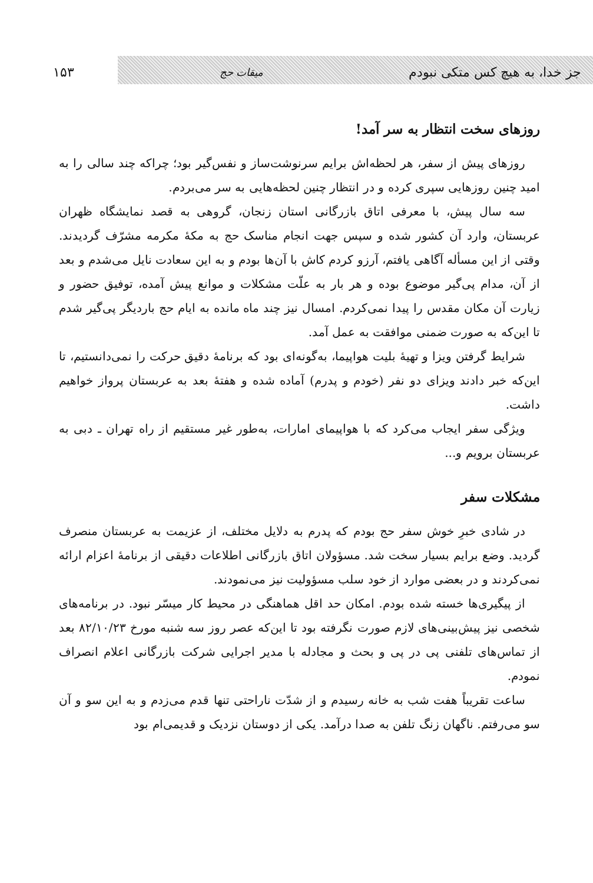جز خدا، به هیچ کس متکی نبودم میقات حج ۱۵۳
روزهای سخت انتظار به سر آمد!
روزهای پیش از سفر، هر لحظه‌اش برایم سرنوشت‌ساز و نفس‌گیر بود؛ چراکه چند سالی را به امید چنین روزهایی سپری کرده و در انتظار چنین لحظه‌هایی به سر می‌بردم.
سه سال پیش، با معرفی اتاق بازرگانی استان زنجان، گروهی به قصد نمایشگاه ظهران عربستان، وارد آن کشور شده و سپس جهت انجام مناسک حج به مکهٔ مکرمه مشرّف گردیدند. وقتی از این مسأله آگاهی یافتم، آرزو کردم کاش با آن‌ها بودم و به این سعادت نایل می‌شدم و بعد از آن، مدام پی‌گیر موضوع بوده و هر بار به علّت مشکلات و موانع پیش آمده، توفیق حضور و زیارت آن مکان مقدس را پیدا نمی‌کردم. امسال نیز چند ماه مانده به ایام حج باردیگر پی‌گیر شدم تا این‌که به صورت ضمنی موافقت به عمل آمد.
شرایط گرفتن ویزا و تهیهٔ بلیت هواپیما، به‌گونه‌ای بود که برنامهٔ دقیق حرکت را نمی‌دانستیم، تا این‌که خبر دادند ویزای دو نفر (خودم و پدرم) آماده شده و هفتهٔ بعد به عربستان پرواز خواهیم داشت.
ویژگی سفر ایجاب می‌کرد که با هواپیمای امارات، به‌طور غیر مستقیم از راه تهران ـ دبی به عربستان برویم و...
مشکلات سفر
در شادی خبرِ خوش سفر حج بودم که پدرم به دلایل مختلف، از عزیمت به عربستان منصرف گردید. وضع برایم بسیار سخت شد. مسؤولان اتاق بازرگانی اطلاعات دقیقی از برنامهٔ اعزام ارائه نمی‌کردند و در بعضی موارد از خود سلب مسؤولیت نیز می‌نمودند.
از پیگیری‌ها خسته شده بودم. امکان حد اقل هماهنگی در محیط کار میسّر نبود. در برنامه‌های شخصی نیز پیش‌بینی‌های لازم صورت نگرفته بود تا این‌که عصر روز سه شنبه مورخ ۸۲/۱۰/۲۳ بعد از تماس‌های تلفنی پی در پی و بحث و مجادله با مدیر اجرایی شرکت بازرگانی اعلام انصراف نمودم.
ساعت تقریباً هفت شب به خانه رسیدم و از شدّت ناراحتی تنها قدم می‌زدم و به این سو و آن سو می‌رفتم. ناگهان زنگ تلفن به صدا درآمد. یکی از دوستان نزدیک و قدیمی‌ام بود